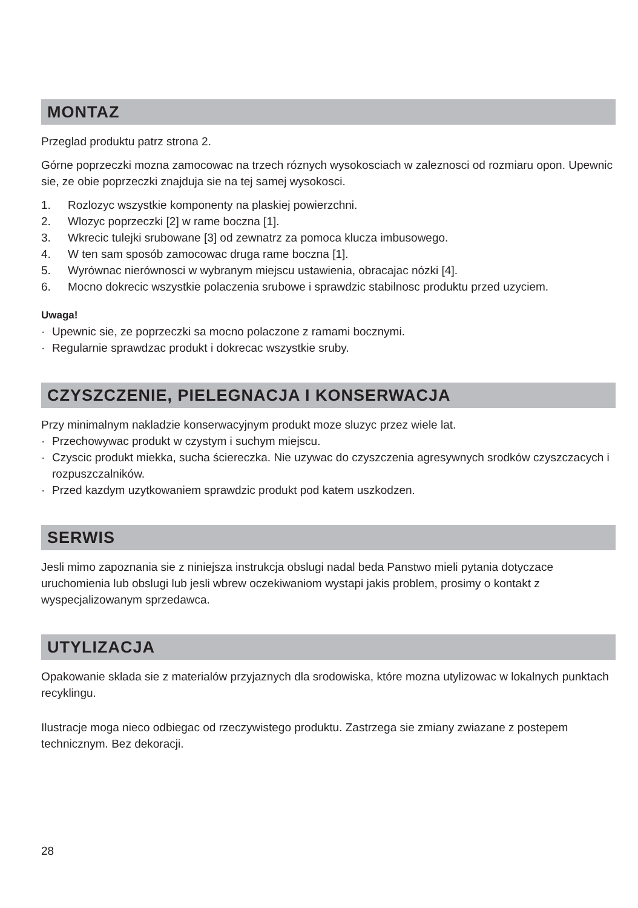MONTAZ
Przeglad produktu patrz strona 2.
Górne poprzeczki mozna zamocowac na trzech róznych wysokosciach w zaleznosci od rozmiaru opon. Upewnic sie, ze obie poprzeczki znajduja sie na tej samej wysokosci.
1. Rozlozyc wszystkie komponenty na plaskiej powierzchni.
2. Wlozyc poprzeczki [2] w rame boczna [1].
3. Wkrecic tulejki srubowane [3] od zewnatrz za pomoca klucza imbusowego.
4. W ten sam sposób zamocowac druga rame boczna [1].
5. Wyrównac nierównosci w wybranym miejscu ustawienia, obracajac nózki [4].
6. Mocno dokrecic wszystkie polaczenia srubowe i sprawdzic stabilnosc produktu przed uzyciem.
Uwaga!
· Upewnic sie, ze poprzeczki sa mocno polaczone z ramami bocznymi.
· Regularnie sprawdzac produkt i dokrecac wszystkie sruby.
CZYSZCZENIE, PIELEGNACJA I KONSERWACJA
Przy minimalnym nakladzie konserwacyjnym produkt moze sluzyc przez wiele lat.
· Przechowywac produkt w czystym i suchym miejscu.
· Czyscic produkt miekka, sucha ściereczka. Nie uzywac do czyszczenia agresywnych srodków czyszczacych i rozpuszczalników.
· Przed kazdym uzytkowaniem sprawdzic produkt pod katem uszkodzen.
SERWIS
Jesli mimo zapoznania sie z niniejsza instrukcja obslugi nadal beda Panstwo mieli pytania dotyczace uruchomienia lub obslugi lub jesli wbrew oczekiwaniom wystapi jakis problem, prosimy o kontakt z wyspecjalizowanym sprzedawca.
UTYLIZACJA
Opakowanie sklada sie z materialów przyjaznych dla srodowiska, które mozna utylizowac w lokalnych punktach recyklingu.
Ilustracje moga nieco odbiegac od rzeczywistego produktu. Zastrzega sie zmiany zwiazane z postepem technicznym. Bez dekoracji.
28